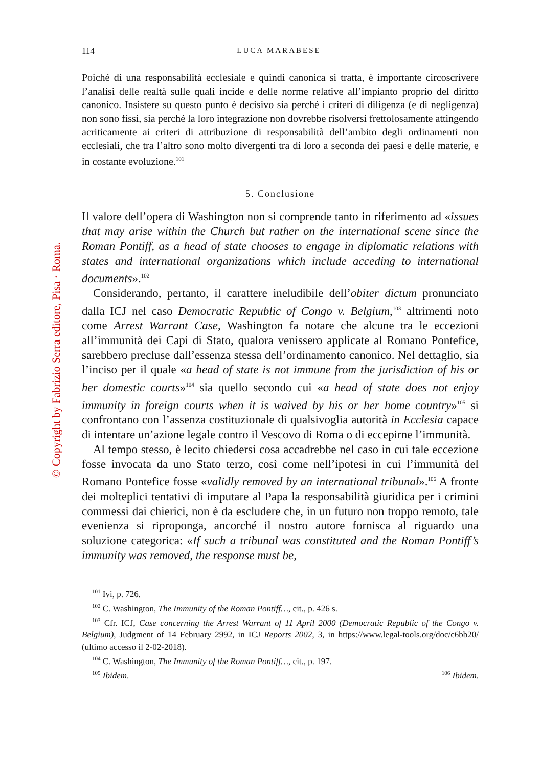© Copyright by Fabrizio Serra editore, Pisa · Roma.
114 LUCA MARABESE
Poiché di una responsabilità ecclesiale e quindi canonica si tratta, è importante circoscrivere l’analisi delle realtà sulle quali incide e delle norme relative all’impianto proprio del diritto canonico. Insistere su questo punto è decisivo sia perché i criteri di diligenza (e di negligenza) non sono fissi, sia perché la loro integrazione non dovrebbe risolversi frettolosamente attingendo acriticamente ai criteri di attribuzione di responsabilità dell’ambito degli ordinamenti non ecclesiali, che tra l’altro sono molto divergenti tra di loro a seconda dei paesi e delle materie, e in costante evoluzione.<sup>101</sup>
5. Conclusione
Il valore dell’opera di Washington non si comprende tanto in riferimento ad «issues that may arise within the Church but rather on the international scene since the Roman Pontiff, as a head of state chooses to engage in diplomatic relations with states and international organizations which include acceding to international documents».<sup>102</sup>
Considerando, pertanto, il carattere ineludibile dell’obiter dictum pronunciato dalla ICJ nel caso Democratic Republic of Congo v. Belgium,<sup>103</sup> altrimenti noto come Arrest Warrant Case, Washington fa notare che alcune tra le eccezioni all’immunità dei Capi di Stato, qualora venissero applicate al Romano Pontefice, sarebbero precluse dall’essenza stessa dell’ordinamento canonico. Nel dettaglio, sia l’inciso per il quale «a head of state is not immune from the jurisdiction of his or her domestic courts»<sup>104</sup> sia quello secondo cui «a head of state does not enjoy immunity in foreign courts when it is waived by his or her home country»<sup>105</sup> si confrontano con l’assenza costituzionale di qualsivoglia autorità in Ecclesia capace di intentare un’azione legale contro il Vescovo di Roma o di eccepirne l’immunità.
Al tempo stesso, è lecito chiedersi cosa accadrebbe nel caso in cui tale eccezione fosse invocata da uno Stato terzo, così come nell’ipotesi in cui l’immunità del Romano Pontefice fosse «validly removed by an international tribunal».<sup>106</sup> A fronte dei molteplici tentativi di imputare al Papa la responsabilità giuridica per i crimini commessi dai chierici, non è da escludere che, in un futuro non troppo remoto, tale evenienza si riproponga, ancorché il nostro autore fornisca al riguardo una soluzione categorica: «If such a tribunal was constituted and the Roman Pontiff’s immunity was removed, the response must be,
<sup>101</sup> Ivi, p. 726.
<sup>102</sup> C. Washington, The Immunity of the Roman Pontiff…, cit., p. 426 s.
<sup>103</sup> Cfr. ICJ, Case concerning the Arrest Warrant of 11 April 2000 (Democratic Republic of the Congo v. Belgium), Judgment of 14 February 2992, in ICJ Reports 2002, 3, in https://www.legal-tools.org/doc/c6bb20/ (ultimo accesso il 2-02-2018).
<sup>104</sup> C. Washington, The Immunity of the Roman Pontiff…, cit., p. 197.
<sup>105</sup> Ibidem. <sup>106</sup> Ibidem.